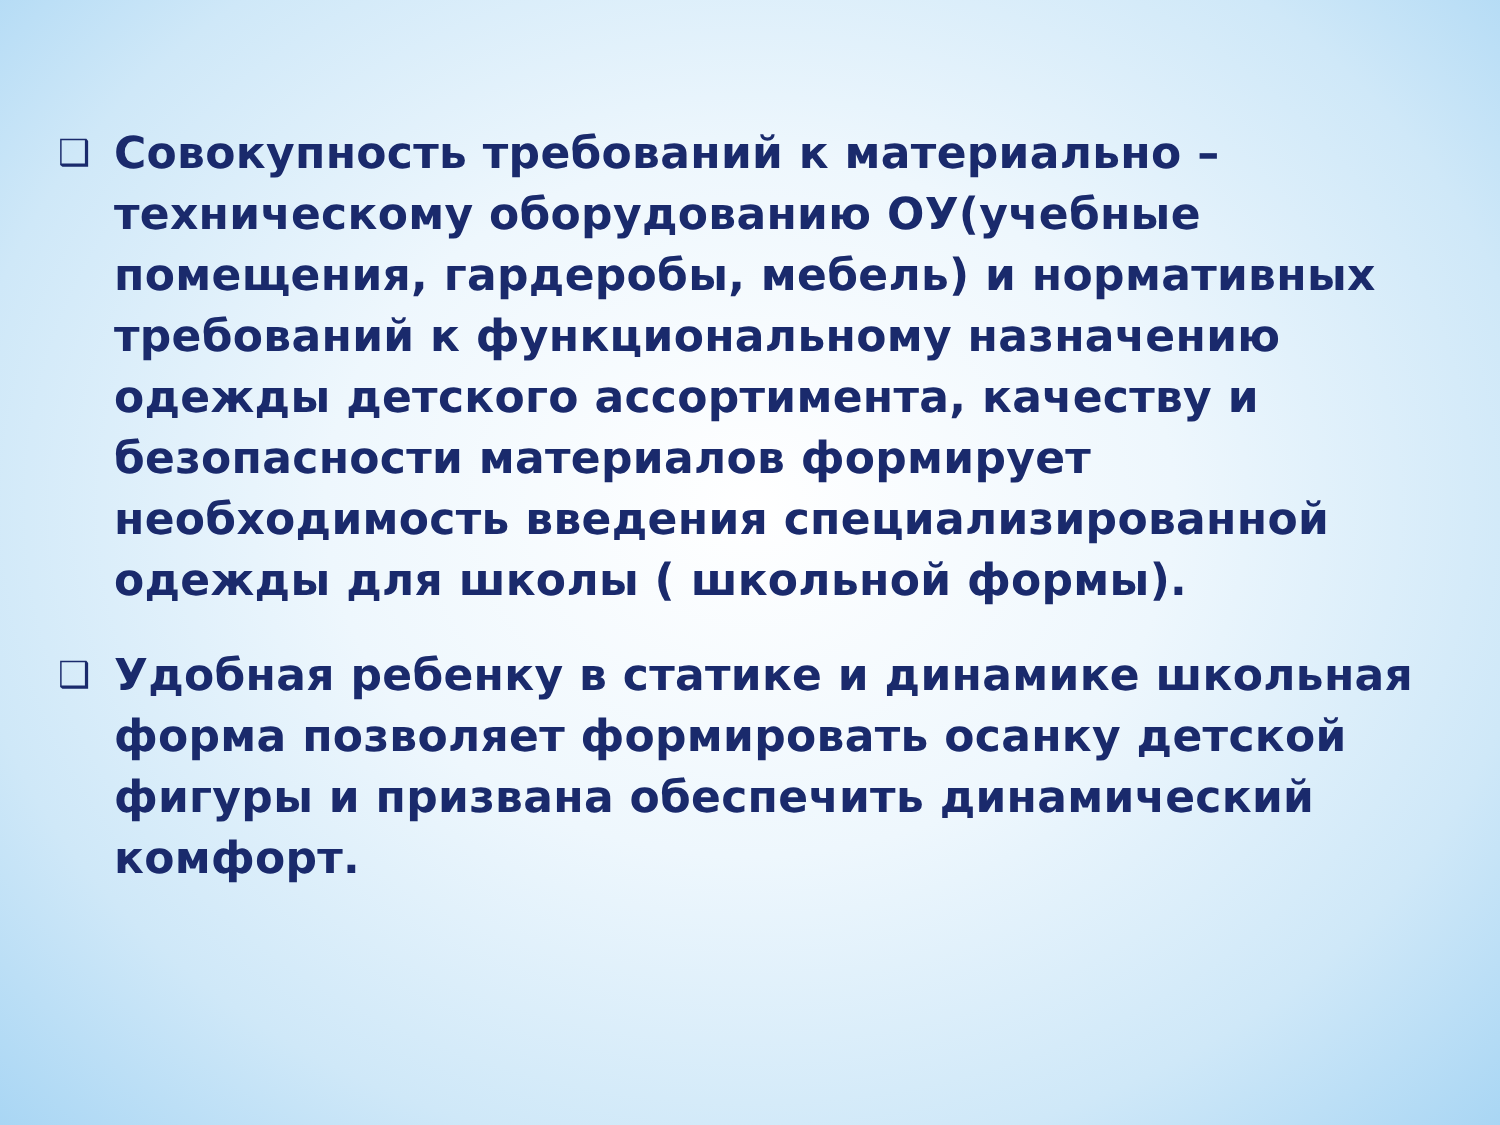❑
Совокупность требований к материально – техническому оборудованию ОУ(учебные помещения, гардеробы, мебель) и нормативных требований к функциональному назначению одежды детского ассортимента, качеству и безопасности материалов формирует необходимость введения специализированной одежды для школы ( школьной формы).
❑
Удобная ребенку в статике и динамике школьная форма позволяет формировать осанку детской фигуры и призвана обеспечить динамический комфорт.